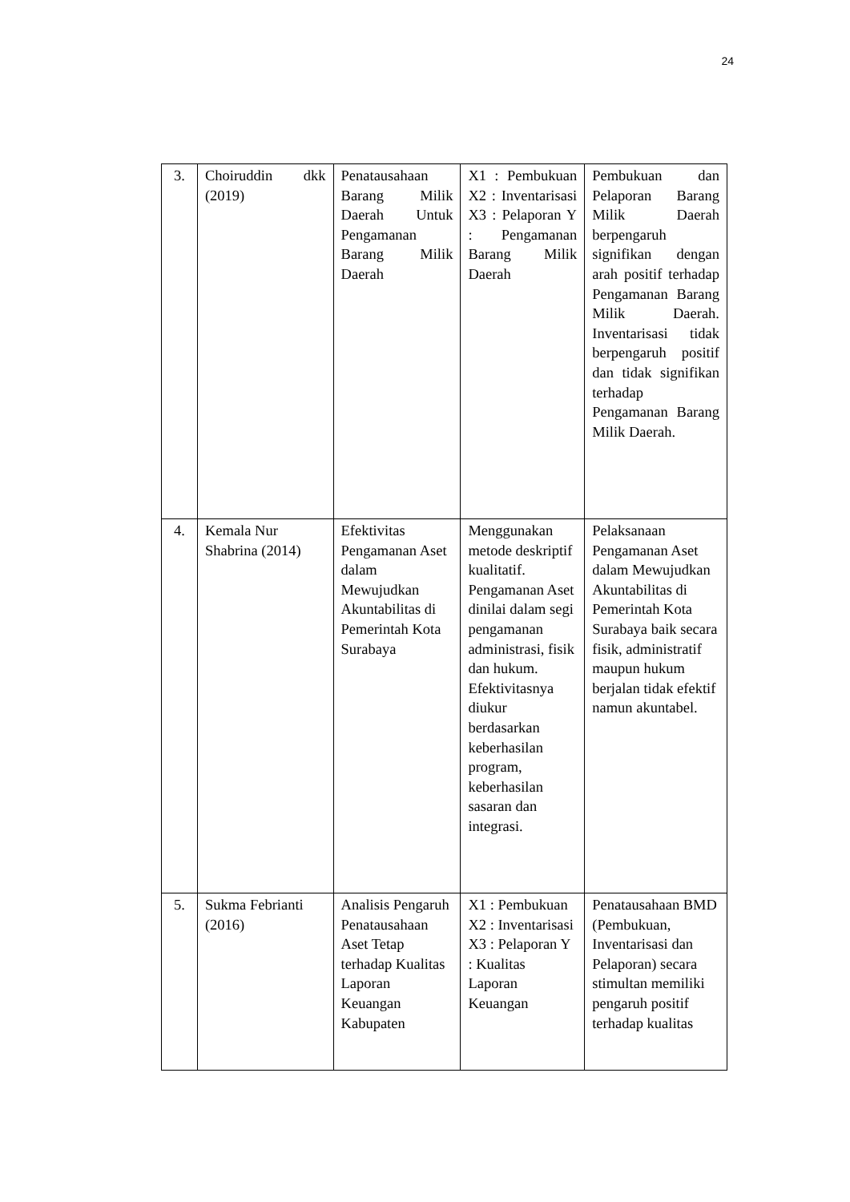24
| 3. | Choiruddin dkk (2019) | Penatausahaan Barang Milik Daerah Untuk Pengamanan Barang Milik Daerah | X1 : Pembukuan X2 : Inventarisasi X3 : Pelaporan Y : Pengamanan Barang Milik Daerah | Pembukuan dan Pelaporan Barang Milik Daerah berpengaruh signifikan dengan arah positif terhadap Pengamanan Barang Milik Daerah. Inventarisasi tidak berpengaruh positif dan tidak signifikan terhadap Pengamanan Barang Milik Daerah. |
| 4. | Kemala Nur Shabrina (2014) | Efektivitas Pengamanan Aset dalam Mewujudkan Akuntabilitas di Pemerintah Kota Surabaya | Menggunakan metode deskriptif kualitatif. Pengamanan Aset dinilai dalam segi pengamanan administrasi, fisik dan hukum. Efektivitasnya diukur berdasarkan keberhasilan program, keberhasilan sasaran dan integrasi. | Pelaksanaan Pengamanan Aset dalam Mewujudkan Akuntabilitas di Pemerintah Kota Surabaya baik secara fisik, administratif maupun hukum berjalan tidak efektif namun akuntabel. |
| 5. | Sukma Febrianti (2016) | Analisis Pengaruh Penatausahaan Aset Tetap terhadap Kualitas Laporan Keuangan Kabupaten | X1 : Pembukuan X2 : Inventarisasi X3 : Pelaporan Y : Kualitas Laporan Keuangan | Penatausahaan BMD (Pembukuan, Inventarisasi dan Pelaporan) secara stimultan memiliki pengaruh positif terhadap kualitas |